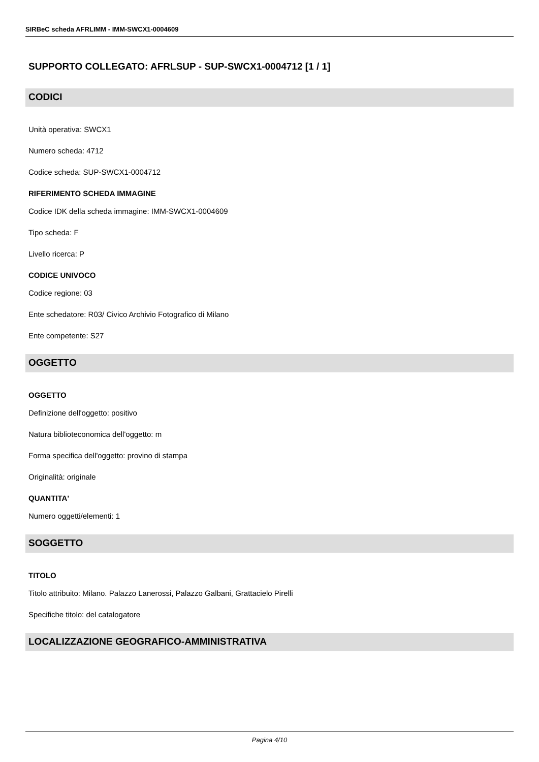SIRBeC scheda AFRLIMM - IMM-SWCX1-0004609
SUPPORTO COLLEGATO: AFRLSUP - SUP-SWCX1-0004712 [1 / 1]
CODICI
Unità operativa: SWCX1
Numero scheda: 4712
Codice scheda: SUP-SWCX1-0004712
RIFERIMENTO SCHEDA IMMAGINE
Codice IDK della scheda immagine: IMM-SWCX1-0004609
Tipo scheda: F
Livello ricerca: P
CODICE UNIVOCO
Codice regione: 03
Ente schedatore: R03/ Civico Archivio Fotografico di Milano
Ente competente: S27
OGGETTO
OGGETTO
Definizione dell'oggetto: positivo
Natura biblioteconomica dell'oggetto: m
Forma specifica dell'oggetto: provino di stampa
Originalità: originale
QUANTITA'
Numero oggetti/elementi: 1
SOGGETTO
TITOLO
Titolo attribuito: Milano. Palazzo Lanerossi, Palazzo Galbani, Grattacielo Pirelli
Specifiche titolo: del catalogatore
LOCALIZZAZIONE GEOGRAFICO-AMMINISTRATIVA
Pagina 4/10